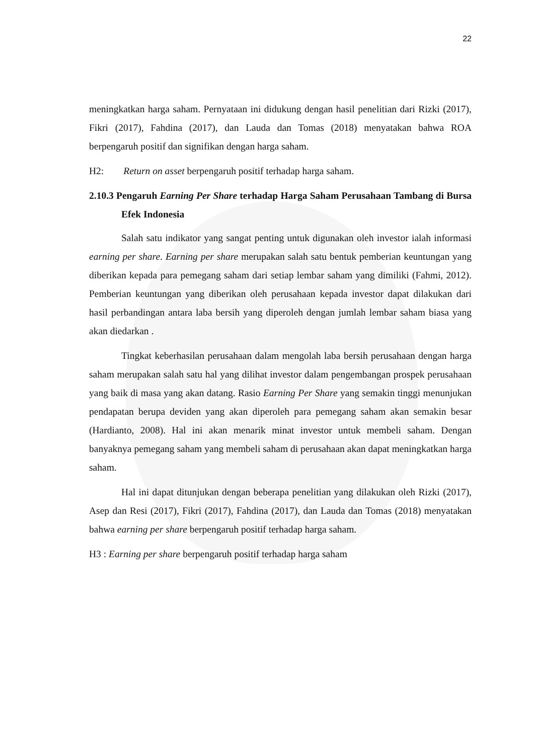22
meningkatkan harga saham. Pernyataan ini didukung dengan hasil penelitian dari Rizki (2017), Fikri (2017), Fahdina (2017), dan Lauda dan Tomas (2018) menyatakan bahwa ROA berpengaruh positif dan signifikan dengan harga saham.
H2: Return on asset berpengaruh positif terhadap harga saham.
2.10.3 Pengaruh Earning Per Share terhadap Harga Saham Perusahaan Tambang di Bursa Efek Indonesia
Salah satu indikator yang sangat penting untuk digunakan oleh investor ialah informasi earning per share. Earning per share merupakan salah satu bentuk pemberian keuntungan yang diberikan kepada para pemegang saham dari setiap lembar saham yang dimiliki (Fahmi, 2012). Pemberian keuntungan yang diberikan oleh perusahaan kepada investor dapat dilakukan dari hasil perbandingan antara laba bersih yang diperoleh dengan jumlah lembar saham biasa yang akan diedarkan .
Tingkat keberhasilan perusahaan dalam mengolah laba bersih perusahaan dengan harga saham merupakan salah satu hal yang dilihat investor dalam pengembangan prospek perusahaan yang baik di masa yang akan datang. Rasio Earning Per Share yang semakin tinggi menunjukan pendapatan berupa deviden yang akan diperoleh para pemegang saham akan semakin besar (Hardianto, 2008). Hal ini akan menarik minat investor untuk membeli saham. Dengan banyaknya pemegang saham yang membeli saham di perusahaan akan dapat meningkatkan harga saham.
Hal ini dapat ditunjukan dengan beberapa penelitian yang dilakukan oleh Rizki (2017), Asep dan Resi (2017), Fikri (2017), Fahdina (2017), dan Lauda dan Tomas (2018) menyatakan bahwa earning per share berpengaruh positif terhadap harga saham.
H3 : Earning per share berpengaruh positif terhadap harga saham